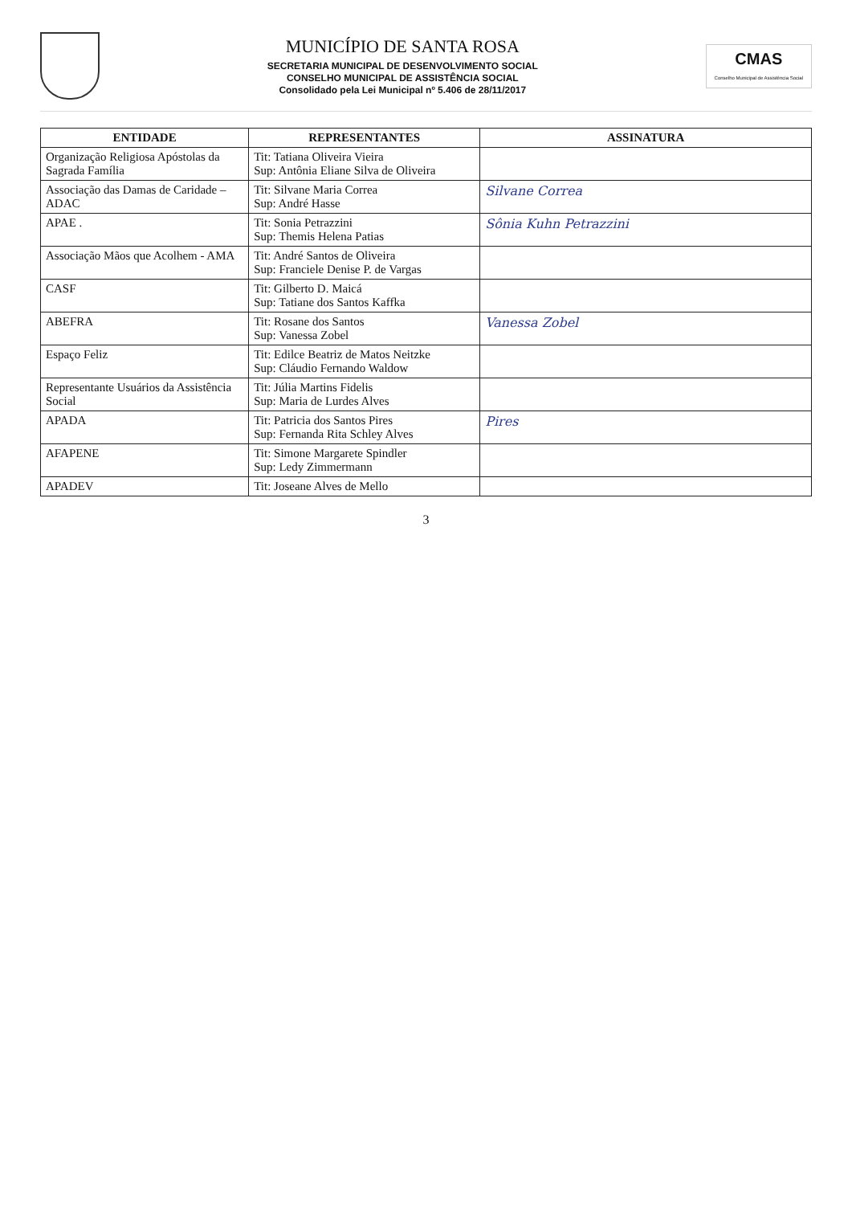MUNICÍPIO DE SANTA ROSA
SECRETARIA MUNICIPAL DE DESENVOLVIMENTO SOCIAL
CONSELHO MUNICIPAL DE ASSISTÊNCIA SOCIAL
Consolidado pela Lei Municipal nº 5.406 de 28/11/2017
CMAS
Conselho Municipal de Assistência Social
| ENTIDADE | REPRESENTANTES | ASSINATURA |
| --- | --- | --- |
| Organização Religiosa Apóstolas da Sagrada Família | Tit: Tatiana Oliveira Vieira Sup: Antônia Eliane Silva de Oliveira | |
| Associação das Damas de Caridade – ADAC | Tit: Silvane Maria Correa Sup: André Hasse | Silvane Correa |
| APAE . | Tit: Sonia Petrazzini Sup: Themis Helena Patias | Sônia Kuhn Petrazzini |
| Associação Mãos que Acolhem - AMA | Tit: André Santos de Oliveira Sup: Franciele Denise P. de Vargas | |
| CASF | Tit: Gilberto D. Maicá Sup: Tatiane dos Santos Kaffka | |
| ABEFRA | Tit: Rosane dos Santos Sup: Vanessa Zobel | Vanessa Zobel |
| Espaço Feliz | Tit: Edilce Beatriz de Matos Neitzke Sup: Cláudio Fernando Waldow | |
| Representante Usuários da Assistência Social | Tit: Júlia Martins Fidelis Sup: Maria de Lurdes Alves | |
| APADA | Tit: Patricia dos Santos Pires Sup: Fernanda Rita Schley Alves | Pires |
| AFAPENE | Tit: Simone Margarete Spindler Sup: Ledy Zimmermann | |
| APADEV | Tit: Joseane Alves de Mello | |
3